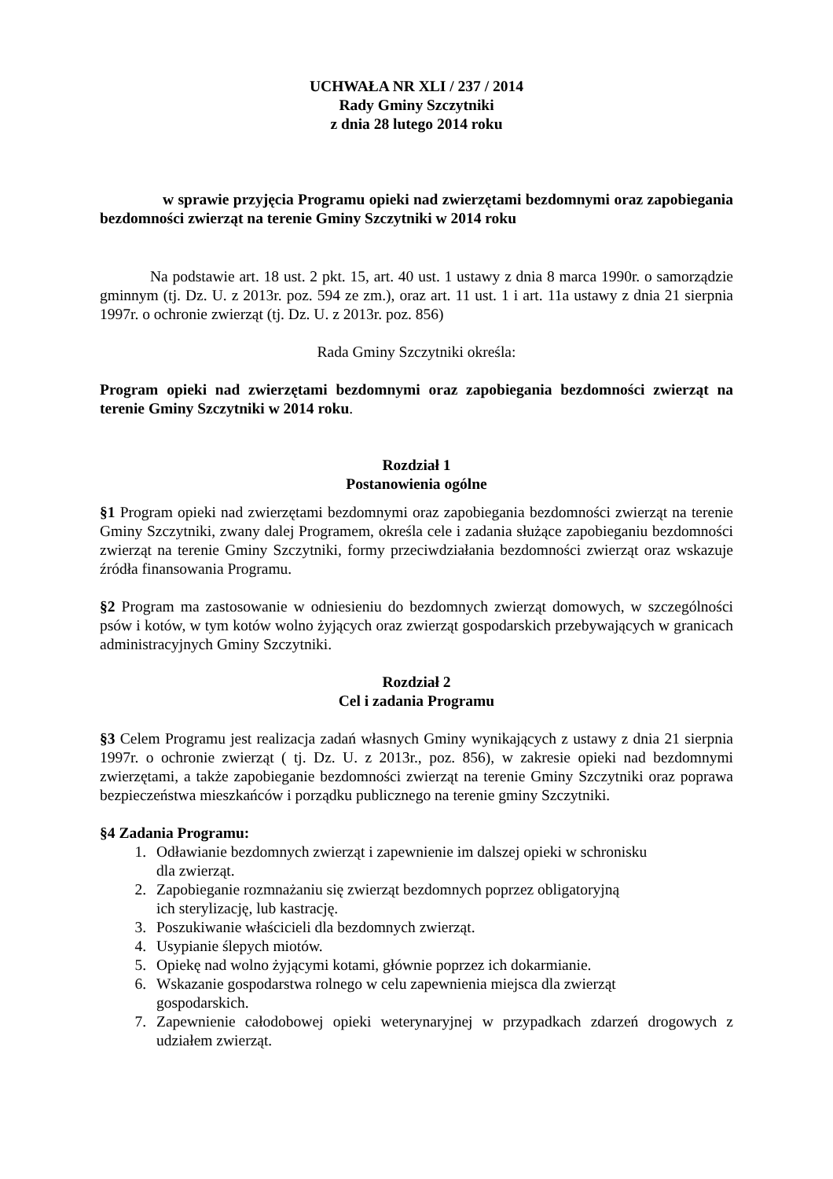UCHWAŁA NR XLI / 237 / 2014
Rady Gminy Szczytniki
z dnia 28 lutego 2014 roku
w sprawie przyjęcia Programu opieki nad zwierzętami bezdomnymi oraz zapobiegania bezdomności zwierząt na terenie Gminy Szczytniki w 2014 roku
Na podstawie art. 18 ust. 2 pkt. 15, art. 40 ust. 1 ustawy z dnia 8 marca 1990r. o samorządzie gminnym (tj. Dz. U. z 2013r. poz. 594 ze zm.), oraz art. 11 ust. 1 i art. 11a ustawy z dnia 21 sierpnia 1997r. o ochronie zwierząt (tj. Dz. U. z 2013r. poz. 856)
Rada Gminy Szczytniki określa:
Program opieki nad zwierzętami bezdomnymi oraz zapobiegania bezdomności zwierząt na terenie Gminy Szczytniki w 2014 roku.
Rozdział 1
Postanowienia ogólne
§1 Program opieki nad zwierzętami bezdomnymi oraz zapobiegania bezdomności zwierząt na terenie Gminy Szczytniki, zwany dalej Programem, określa cele i zadania służące zapobieganiu bezdomności zwierząt na terenie Gminy Szczytniki, formy przeciwdziałania bezdomności zwierząt oraz wskazuje źródła finansowania Programu.
§2 Program ma zastosowanie w odniesieniu do bezdomnych zwierząt domowych, w szczególności psów i kotów, w tym kotów wolno żyjących oraz zwierząt gospodarskich przebywających w granicach administracyjnych Gminy Szczytniki.
Rozdział 2
Cel i zadania Programu
§3 Celem Programu jest realizacja zadań własnych Gminy wynikających z ustawy z dnia 21 sierpnia 1997r. o ochronie zwierząt ( tj. Dz. U. z 2013r., poz. 856), w zakresie opieki nad bezdomnymi zwierzętami, a także zapobieganie bezdomności zwierząt na terenie Gminy Szczytniki oraz poprawa bezpieczeństwa mieszkańców i porządku publicznego na terenie gminy Szczytniki.
§4 Zadania Programu:
1. Odławianie bezdomnych zwierząt i zapewnienie im dalszej opieki w schronisku
dla zwierząt.
2. Zapobieganie rozmnażaniu się zwierząt bezdomnych poprzez obligatoryjną
ich sterylizację, lub kastrację.
3. Poszukiwanie właścicieli dla bezdomnych zwierząt.
4. Usypianie ślepych miotów.
5. Opiekę nad wolno żyjącymi kotami, głównie poprzez ich dokarmianie.
6. Wskazanie gospodarstwa rolnego w celu zapewnienia miejsca dla zwierząt
gospodarskich.
7. Zapewnienie całodobowej opieki weterynaryjnej w przypadkach zdarzeń drogowych z udziałem zwierząt.